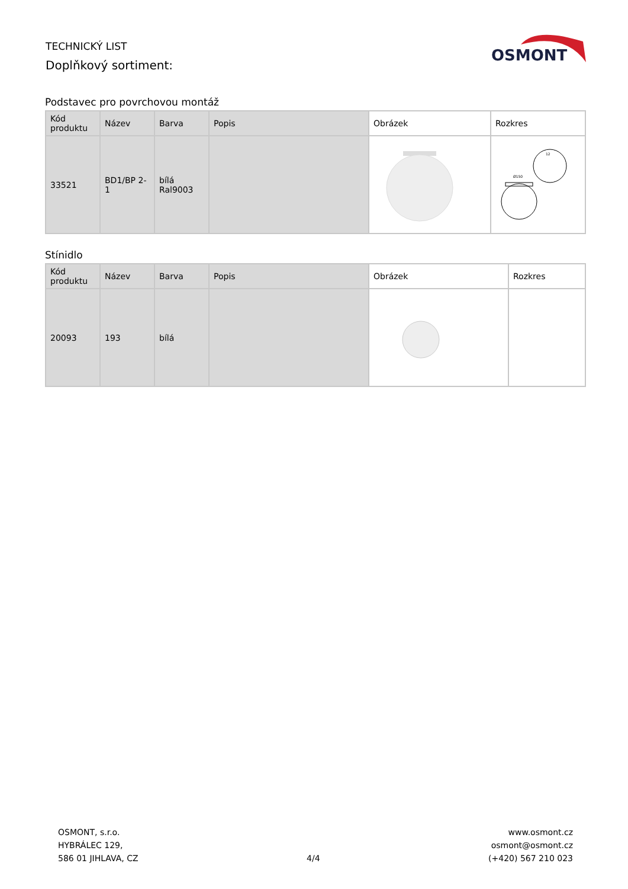TECHNICKÝ LIST
Doplňkový sortiment:
OSMONT
Podstavec pro povrchovou montáž
| Kód produktu | Název | Barva | Popis | Obrázek | Rozkres |
| --- | --- | --- | --- | --- | --- |
| 33521 | BD1/BP 2-1 | bílá Ral9003 | | | Ø150 12 |
Stínidlo
| Kód produktu | Název | Barva | Popis | Obrázek | Rozkres |
| --- | --- | --- | --- | --- | --- |
| 20093 | 193 | bílá | | | |
OSMONT, s.r.o.
HYBRÁLEC 129,
586 01 JIHLAVA, CZ
4/4
www.osmont.cz
osmont@osmont.cz
(+420) 567 210 023